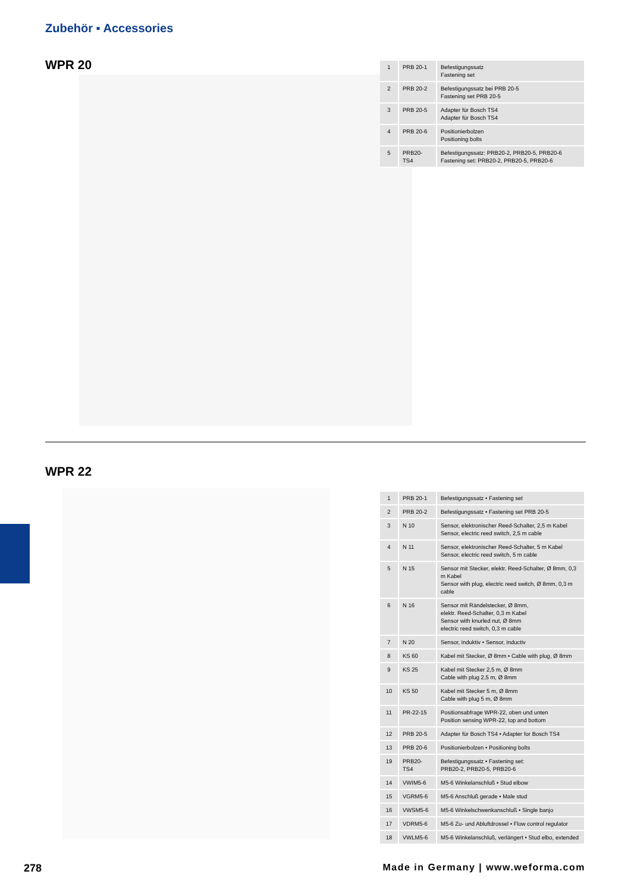Zubehör ▪ Accessories
WPR 20
| 1 | PRB 20-1 | Befestigungssatz Fastening set |
| 2 | PRB 20-2 | Befestigungssatz bei PRB 20-5 Fastening set PRB 20-5 |
| 3 | PRB 20-5 | Adapter für Bosch TS4 Adapter für Bosch TS4 |
| 4 | PRB 20-6 | Positionierbolzen Positioning bolts |
| 5 | PRB20-TS4 | Befestigungssatz: PRB20-2, PRB20-5, PRB20-6 Fastening set: PRB20-2, PRB20-5, PRB20-6 |
WPR 22
| 1 | PRB 20-1 | Befestigungssatz • Fastening set |
| 2 | PRB 20-2 | Befestigungssatz • Fastening set PRB 20-5 |
| 3 | N 10 | Sensor, elektronischer Reed-Schalter, 2,5 m Kabel Sensor, electric reed switch, 2,5 m cable |
| 4 | N 11 | Sensor, elektronischer Reed-Schalter, 5 m Kabel Sensor, electric reed switch, 5 m cable |
| 5 | N 15 | Sensor mit Stecker, elektr. Reed-Schalter, Ø 8mm, 0,3 m Kabel Sensor with plug, electric reed switch, Ø 8mm, 0,3 m cable |
| 6 | N 16 | Sensor mit Rändelstecker, Ø 8mm, elektr. Reed-Schalter, 0,3 m Kabel Sensor with knurled nut, Ø 8mm electric reed switch, 0,3 m cable |
| 7 | N 20 | Sensor, induktiv • Sensor, inductiv |
| 8 | KS 60 | Kabel mit Stecker, Ø 8mm • Cable with plug, Ø 8mm |
| 9 | KS 25 | Kabel mit Stecker 2,5 m, Ø 8mm Cable with plug 2,5 m, Ø 8mm |
| 10 | KS 50 | Kabel mit Stecker 5 m, Ø 8mm Cable with plug 5 m, Ø 8mm |
| 11 | PR-22-15 | Positionsabfrage WPR-22, oben und unten Position sensing WPR-22, top and bottom |
| 12 | PRB 20-5 | Adapter für Bosch TS4 • Adapter for Bosch TS4 |
| 13 | PRB 20-6 | Positionierbolzen • Positioning bolts |
| 19 | PRB20-TS4 | Befestigungssatz • Fastening set: PRB20-2, PRB20-5, PRB20-6 |
| 14 | VWIM5-6 | M5-6 Winkelanschluß • Stud elbow |
| 15 | VGRM5-6 | M5-6 Anschluß gerade • Male stud |
| 16 | VWSM5-6 | M5-6 Winkelschwenkanschluß • Single banjo |
| 17 | VDRM5-6 | M5-6 Zu- und Abluftdrossel • Flow control regulator |
| 18 | VWLM5-6 | M5-6 Winkelanschluß, verlängert • Stud elbo, extended |
278
Made in Germany | www.weforma.com